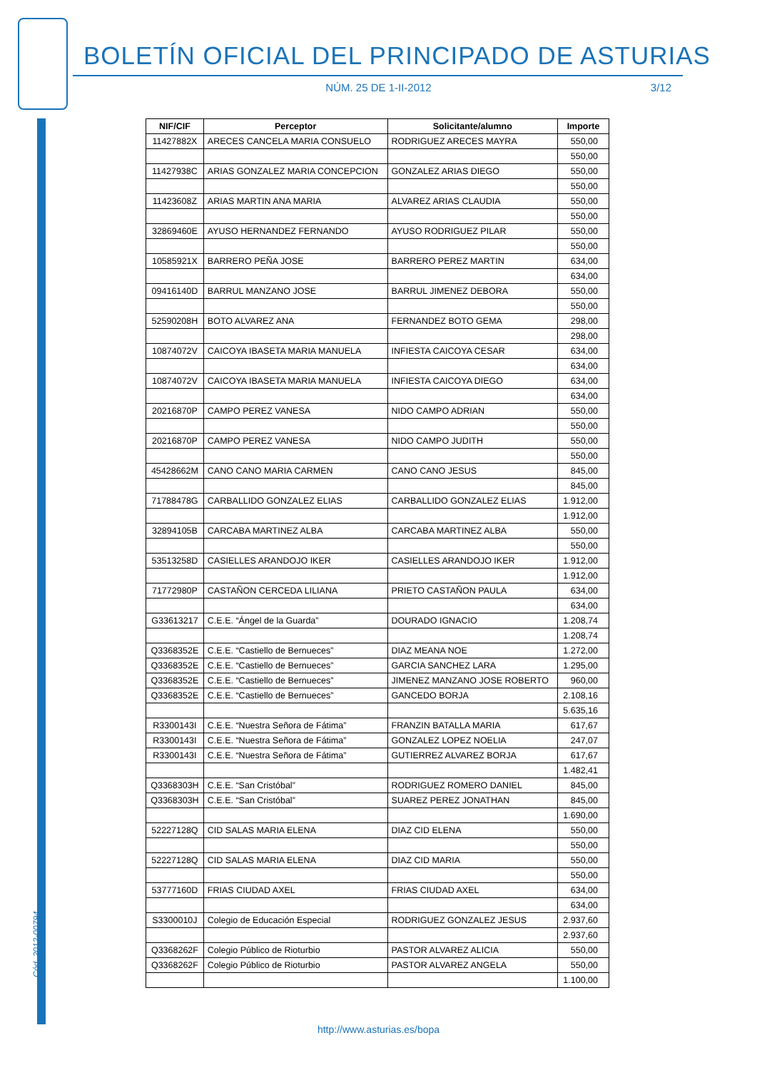BOLETÍN OFICIAL DEL PRINCIPADO DE ASTURIAS
NÚM. 25 DE 1-II-2012 3/12
Cód. 2012-00794
| NIF/CIF | Perceptor | Solicitante/alumno | Importe |
| --- | --- | --- | --- |
| 11427882X | ARECES CANCELA MARIA CONSUELO | RODRIGUEZ ARECES MAYRA | 550,00 |
| | | | 550,00 |
| 11427938C | ARIAS GONZALEZ MARIA CONCEPCION | GONZALEZ ARIAS DIEGO | 550,00 |
| | | | 550,00 |
| 11423608Z | ARIAS MARTIN ANA MARIA | ALVAREZ ARIAS CLAUDIA | 550,00 |
| | | | 550,00 |
| 32869460E | AYUSO HERNANDEZ FERNANDO | AYUSO RODRIGUEZ PILAR | 550,00 |
| | | | 550,00 |
| 10585921X | BARRERO PEÑA JOSE | BARRERO PEREZ MARTIN | 634,00 |
| | | | 634,00 |
| 09416140D | BARRUL MANZANO JOSE | BARRUL JIMENEZ DEBORA | 550,00 |
| | | | 550,00 |
| 52590208H | BOTO ALVAREZ ANA | FERNANDEZ BOTO GEMA | 298,00 |
| | | | 298,00 |
| 10874072V | CAICOYA IBASETA MARIA MANUELA | INFIESTA CAICOYA CESAR | 634,00 |
| | | | 634,00 |
| 10874072V | CAICOYA IBASETA MARIA MANUELA | INFIESTA CAICOYA DIEGO | 634,00 |
| | | | 634,00 |
| 20216870P | CAMPO PEREZ VANESA | NIDO CAMPO ADRIAN | 550,00 |
| | | | 550,00 |
| 20216870P | CAMPO PEREZ VANESA | NIDO CAMPO JUDITH | 550,00 |
| | | | 550,00 |
| 45428662M | CANO CANO MARIA CARMEN | CANO CANO JESUS | 845,00 |
| | | | 845,00 |
| 71788478G | CARBALLIDO GONZALEZ ELIAS | CARBALLIDO GONZALEZ ELIAS | 1.912,00 |
| | | | 1.912,00 |
| 32894105B | CARCABA MARTINEZ ALBA | CARCABA MARTINEZ ALBA | 550,00 |
| | | | 550,00 |
| 53513258D | CASIELLES ARANDOJO IKER | CASIELLES ARANDOJO IKER | 1.912,00 |
| | | | 1.912,00 |
| 71772980P | CASTAÑON CERCEDA LILIANA | PRIETO CASTAÑON PAULA | 634,00 |
| | | | 634,00 |
| G33613217 | C.E.E. “Ángel de la Guarda” | DOURADO IGNACIO | 1.208,74 |
| | | | 1.208,74 |
| Q3368352E | C.E.E. “Castiello de Bernueces” | DIAZ MEANA NOE | 1.272,00 |
| Q3368352E | C.E.E. “Castiello de Bernueces” | GARCIA SANCHEZ LARA | 1.295,00 |
| Q3368352E | C.E.E. “Castiello de Bernueces” | JIMENEZ MANZANO JOSE ROBERTO | 960,00 |
| Q3368352E | C.E.E. “Castiello de Bernueces” | GANCEDO BORJA | 2.108,16 |
| | | | 5.635,16 |
| R3300143I | C.E.E. “Nuestra Señora de Fátima” | FRANZIN BATALLA MARIA | 617,67 |
| R3300143I | C.E.E. “Nuestra Señora de Fátima” | GONZALEZ LOPEZ NOELIA | 247,07 |
| R3300143I | C.E.E. “Nuestra Señora de Fátima” | GUTIERREZ ALVAREZ BORJA | 617,67 |
| | | | 1.482,41 |
| Q3368303H | C.E.E. “San Cristóbal” | RODRIGUEZ ROMERO DANIEL | 845,00 |
| Q3368303H | C.E.E. “San Cristóbal” | SUAREZ PEREZ JONATHAN | 845,00 |
| | | | 1.690,00 |
| 52227128Q | CID SALAS MARIA ELENA | DIAZ CID ELENA | 550,00 |
| | | | 550,00 |
| 52227128Q | CID SALAS MARIA ELENA | DIAZ CID MARIA | 550,00 |
| | | | 550,00 |
| 53777160D | FRIAS CIUDAD AXEL | FRIAS CIUDAD AXEL | 634,00 |
| | | | 634,00 |
| S3300010J | Colegio de Educación Especial | RODRIGUEZ GONZALEZ JESUS | 2.937,60 |
| | | | 2.937,60 |
| Q3368262F | Colegio Público de Rioturbio | PASTOR ALVAREZ ALICIA | 550,00 |
| Q3368262F | Colegio Público de Rioturbio | PASTOR ALVAREZ ANGELA | 550,00 |
| | | | 1.100,00 |
http://www.asturias.es/bopa